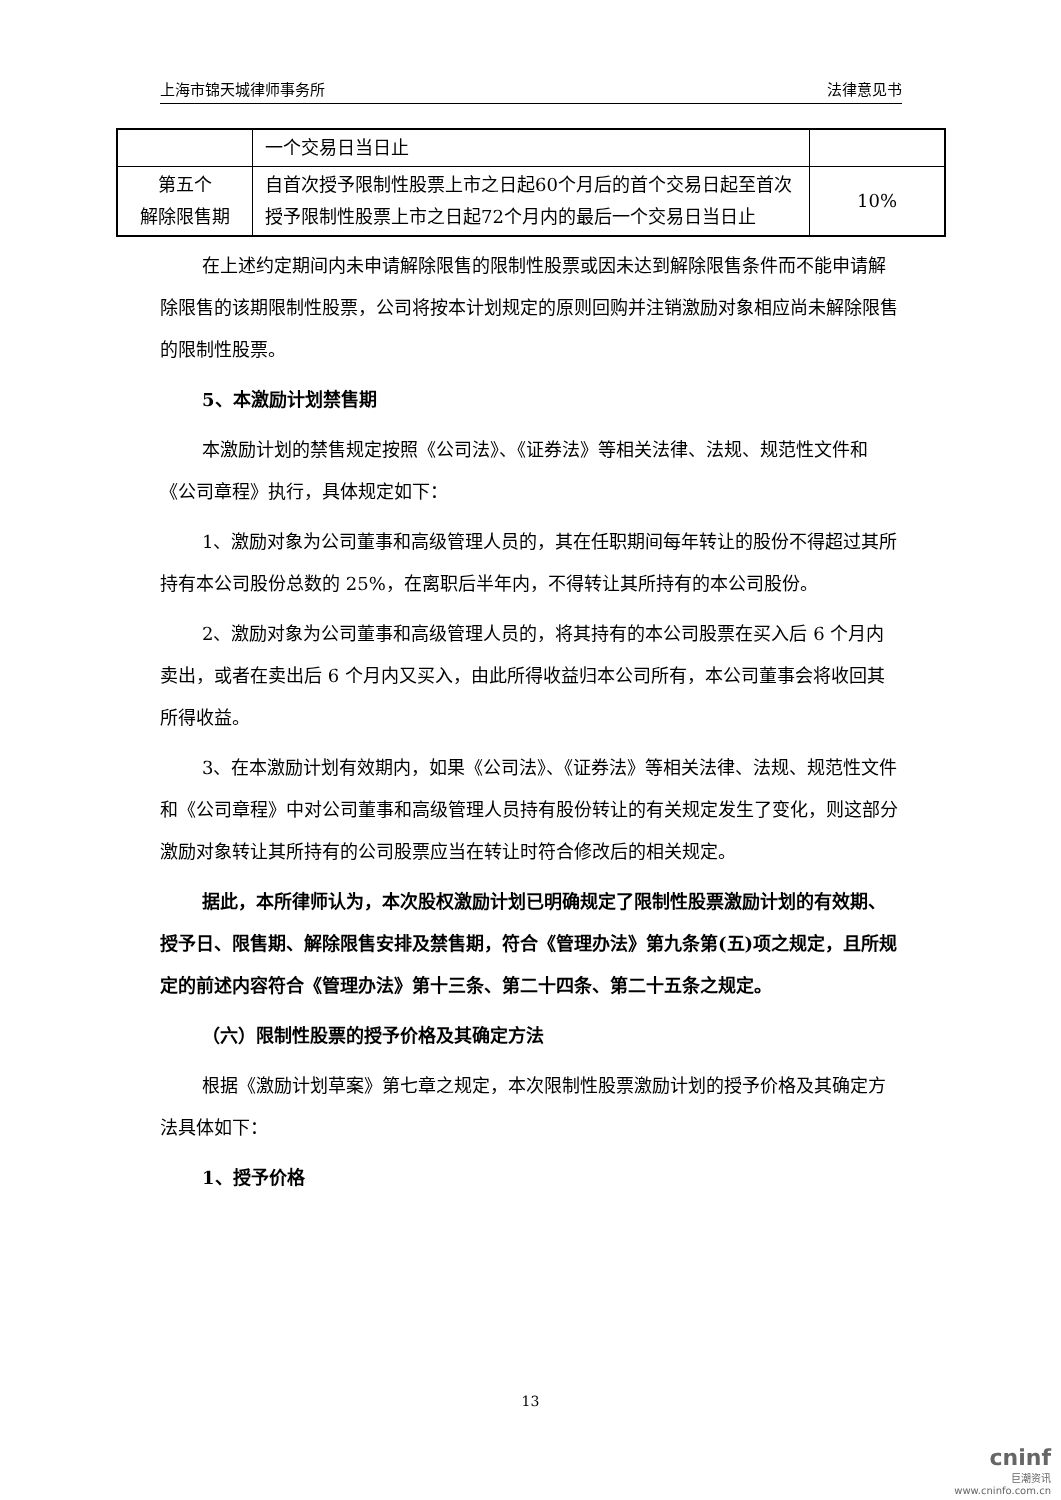上海市锦天城律师事务所 法律意见书
| | 一个交易日当日止 | |
| 第五个 解除限售期 | 自首次授予限制性股票上市之日起60个月后的首个交易日起至首次授予限制性股票上市之日起72个月内的最后一个交易日当日止 | 10% |
在上述约定期间内未申请解除限售的限制性股票或因未达到解除限售条件而不能申请解除限售的该期限制性股票，公司将按本计划规定的原则回购并注销激励对象相应尚未解除限售的限制性股票。
5、本激励计划禁售期
本激励计划的禁售规定按照《公司法》、《证券法》等相关法律、法规、规范性文件和《公司章程》执行，具体规定如下：
1、激励对象为公司董事和高级管理人员的，其在任职期间每年转让的股份不得超过其所持有本公司股份总数的 25%，在离职后半年内，不得转让其所持有的本公司股份。
2、激励对象为公司董事和高级管理人员的，将其持有的本公司股票在买入后 6 个月内卖出，或者在卖出后 6 个月内又买入，由此所得收益归本公司所有，本公司董事会将收回其所得收益。
3、在本激励计划有效期内，如果《公司法》、《证券法》等相关法律、法规、规范性文件和《公司章程》中对公司董事和高级管理人员持有股份转让的有关规定发生了变化，则这部分激励对象转让其所持有的公司股票应当在转让时符合修改后的相关规定。
据此，本所律师认为，本次股权激励计划已明确规定了限制性股票激励计划的有效期、授予日、限售期、解除限售安排及禁售期，符合《管理办法》第九条第(五)项之规定，且所规定的前述内容符合《管理办法》第十三条、第二十四条、第二十五条之规定。
（六）限制性股票的授予价格及其确定方法
根据《激励计划草案》第七章之规定，本次限制性股票激励计划的授予价格及其确定方法具体如下：
1、授予价格
13
cninf
巨潮资讯
www.cninfo.com.cn